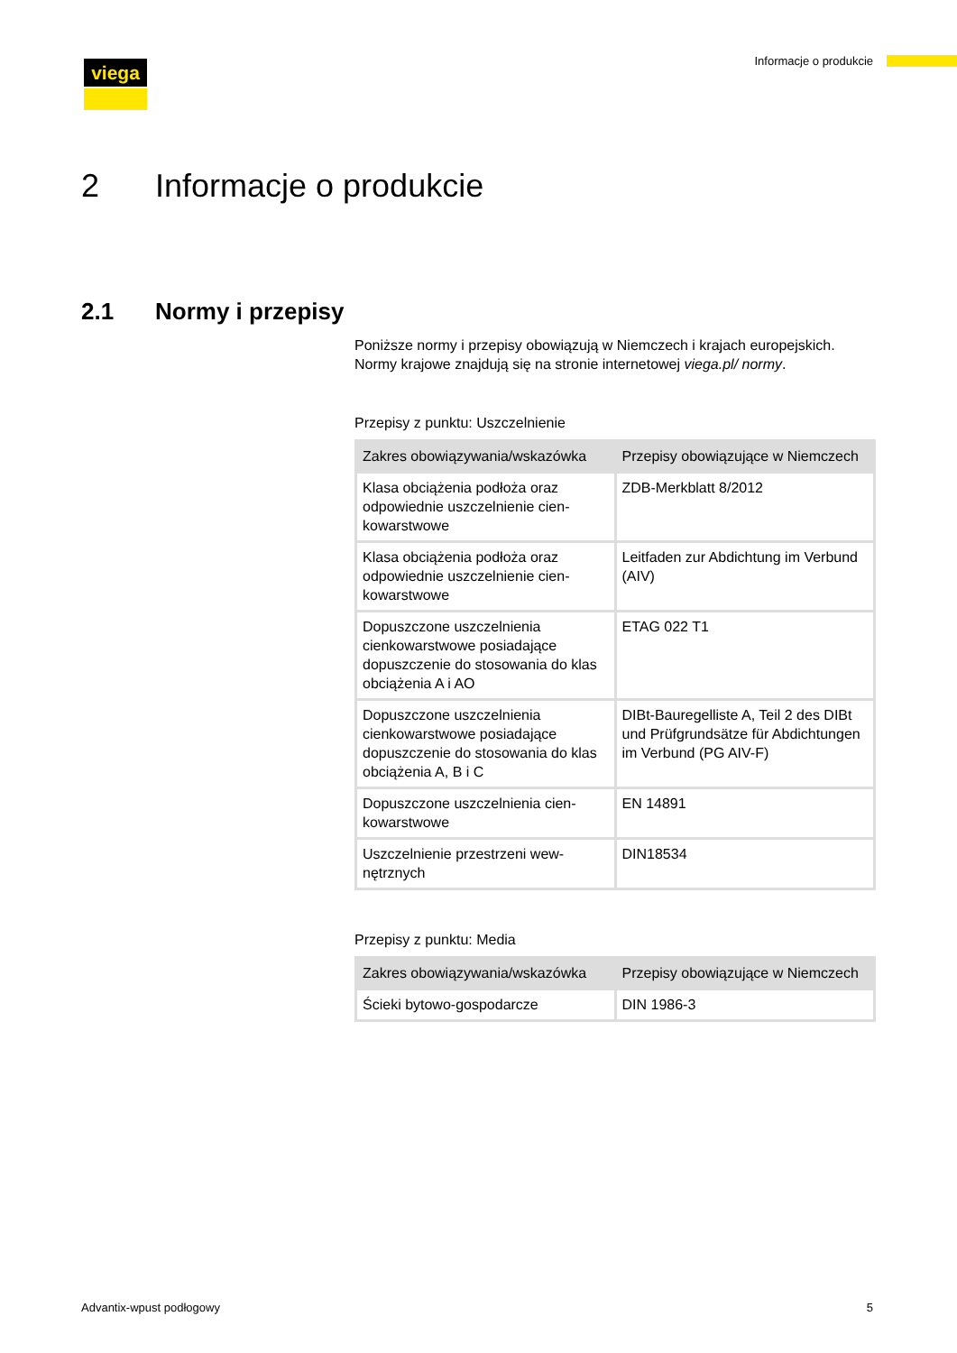viega Informacje o produkcie
2 Informacje o produkcie
2.1 Normy i przepisy
Poniższe normy i przepisy obowiązują w Niemczech i krajach euro­pejskich. Normy krajowe znajdują się na stronie internetowej viega.pl/ normy.
Przepisy z punktu: Uszczelnienie
| Zakres obowiązywania/wska­zówka | Przepisy obowiązujące w Nie­mczech |
| --- | --- |
| Klasa obciążenia podłoża oraz odpowiednie uszczelnienie cien­kowarstwowe | ZDB-Merkblatt 8/2012 |
| Klasa obciążenia podłoża oraz odpowiednie uszczelnienie cien­kowarstwowe | Leitfaden zur Abdichtung im Ver­bund (AIV) |
| Dopuszczone uszczelnienia cienkowarstwowe posiadające dopuszczenie do stosowania do klas obciążenia A i AO | ETAG 022 T1 |
| Dopuszczone uszczelnienia cienkowarstwowe posiadające dopuszczenie do stosowania do klas obciążenia A, B i C | DIBt-Bauregelliste A, Teil 2 des DIBt und Prüfgrundsätze für Abdichtungen im Verbund (PG AIV-F) |
| Dopuszczone uszczelnienia cien­kowarstwowe | EN 14891 |
| Uszczelnienie przestrzeni wew­nętrznych | DIN18534 |
Przepisy z punktu: Media
| Zakres obowiązywania/wska­zówka | Przepisy obowiązujące w Nie­mczech |
| --- | --- |
| Ścieki bytowo-gospodarcze | DIN 1986-3 |
Advantix-wpust podłogowy 5